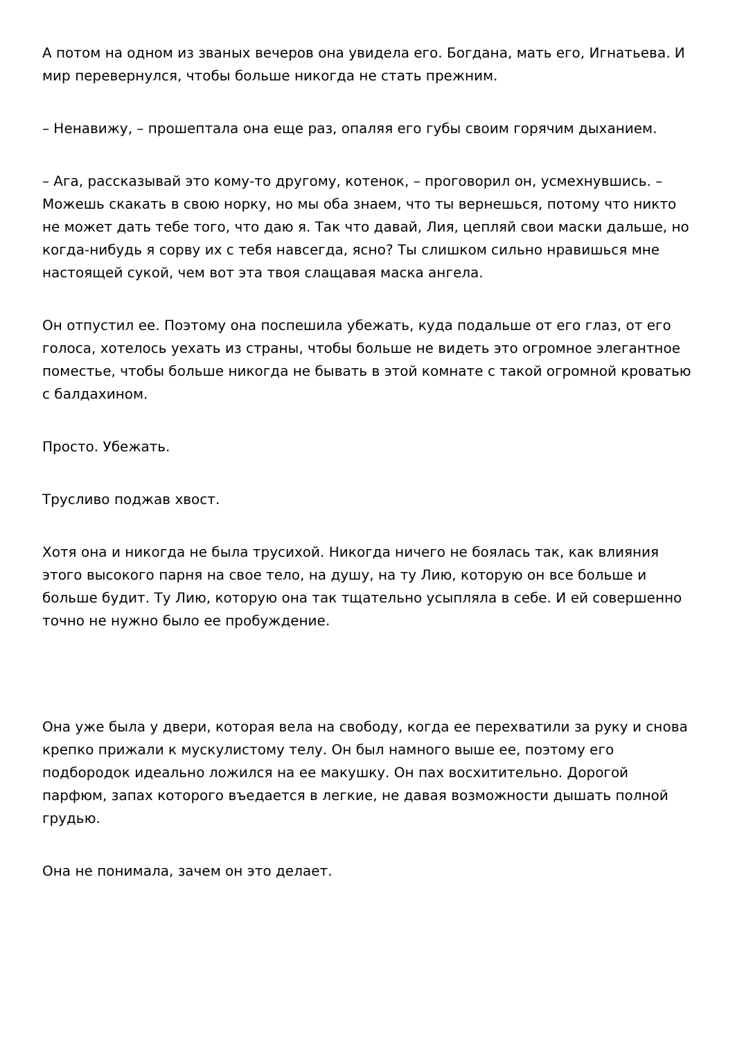А потом на одном из званых вечеров она увидела его. Богдана, мать его, Игнатьева. И мир перевернулся, чтобы больше никогда не стать прежним.
– Ненавижу, – прошептала она еще раз, опаляя его губы своим горячим дыханием.
– Ага, рассказывай это кому-то другому, котенок, – проговорил он, усмехнувшись. – Можешь скакать в свою норку, но мы оба знаем, что ты вернешься, потому что никто не может дать тебе того, что даю я. Так что давай, Лия, цепляй свои маски дальше, но когда-нибудь я сорву их с тебя навсегда, ясно? Ты слишком сильно нравишься мне настоящей сукой, чем вот эта твоя слащавая маска ангела.
Он отпустил ее. Поэтому она поспешила убежать, куда подальше от его глаз, от его голоса, хотелось уехать из страны, чтобы больше не видеть это огромное элегантное поместье, чтобы больше никогда не бывать в этой комнате с такой огромной кроватью с балдахином.
Просто. Убежать.
Трусливо поджав хвост.
Хотя она и никогда не была трусихой. Никогда ничего не боялась так, как влияния этого высокого парня на свое тело, на душу, на ту Лию, которую он все больше и больше будит. Ту Лию, которую она так тщательно усыпляла в себе. И ей совершенно точно не нужно было ее пробуждение.
Она уже была у двери, которая вела на свободу, когда ее перехватили за руку и снова крепко прижали к мускулистому телу. Он был намного выше ее, поэтому его подбородок идеально ложился на ее макушку. Он пах восхитительно. Дорогой парфюм, запах которого въедается в легкие, не давая возможности дышать полной грудью.
Она не понимала, зачем он это делает.